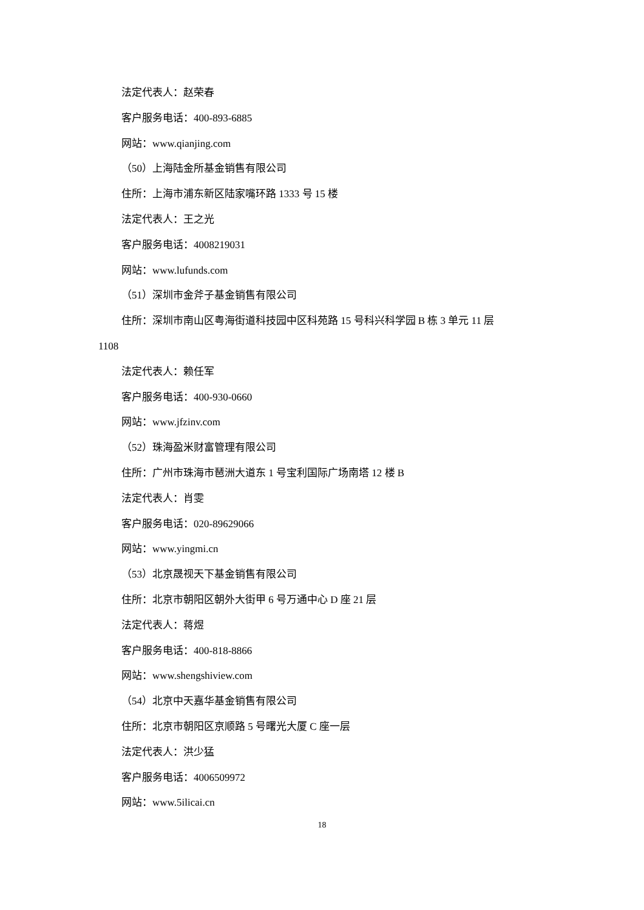法定代表人：赵荣春
客户服务电话：400-893-6885
网站：www.qianjing.com
（50）上海陆金所基金销售有限公司
住所：上海市浦东新区陆家嘴环路 1333 号 15 楼
法定代表人：王之光
客户服务电话：4008219031
网站：www.lufunds.com
（51）深圳市金斧子基金销售有限公司
住所：深圳市南山区粤海街道科技园中区科苑路 15 号科兴科学园 B 栋 3 单元 11 层
1108
法定代表人：赖任军
客户服务电话：400-930-0660
网站：www.jfzinv.com
（52）珠海盈米财富管理有限公司
住所：广州市珠海市琶洲大道东 1 号宝利国际广场南塔 12 楼 B
法定代表人：肖雯
客户服务电话：020-89629066
网站：www.yingmi.cn
（53）北京晟视天下基金销售有限公司
住所：北京市朝阳区朝外大街甲 6 号万通中心 D 座 21 层
法定代表人：蒋煜
客户服务电话：400-818-8866
网站：www.shengshiview.com
（54）北京中天嘉华基金销售有限公司
住所：北京市朝阳区京顺路 5 号曙光大厦 C 座一层
法定代表人：洪少猛
客户服务电话：4006509972
网站：www.5ilicai.cn
18